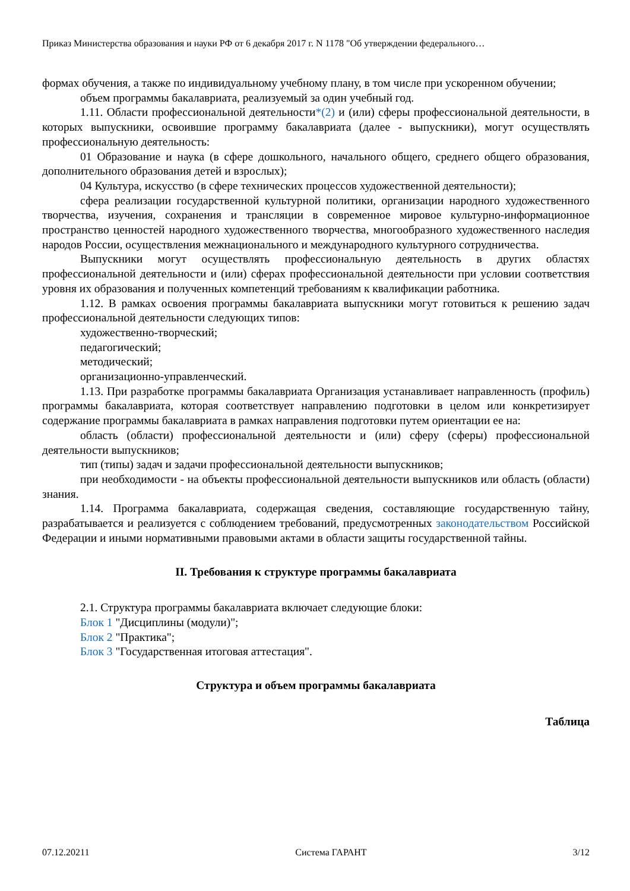Приказ Министерства образования и науки РФ от 6 декабря 2017 г. N 1178 "Об утверждении федерального…
формах обучения, а также по индивидуальному учебному плану, в том числе при ускоренном обучении;
объем программы бакалавриата, реализуемый за один учебный год.
1.11. Области профессиональной деятельности*(2) и (или) сферы профессиональной деятельности, в которых выпускники, освоившие программу бакалавриата (далее - выпускники), могут осуществлять профессиональную деятельность:
01 Образование и наука (в сфере дошкольного, начального общего, среднего общего образования, дополнительного образования детей и взрослых);
04 Культура, искусство (в сфере технических процессов художественной деятельности);
сфера реализации государственной культурной политики, организации народного художественного творчества, изучения, сохранения и трансляции в современное мировое культурно-информационное пространство ценностей народного художественного творчества, многообразного художественного наследия народов России, осуществления межнационального и международного культурного сотрудничества.
Выпускники могут осуществлять профессиональную деятельность в других областях профессиональной деятельности и (или) сферах профессиональной деятельности при условии соответствия уровня их образования и полученных компетенций требованиям к квалификации работника.
1.12. В рамках освоения программы бакалавриата выпускники могут готовиться к решению задач профессиональной деятельности следующих типов:
художественно-творческий;
педагогический;
методический;
организационно-управленческий.
1.13. При разработке программы бакалавриата Организация устанавливает направленность (профиль) программы бакалавриата, которая соответствует направлению подготовки в целом или конкретизирует содержание программы бакалавриата в рамках направления подготовки путем ориентации ее на:
область (области) профессиональной деятельности и (или) сферу (сферы) профессиональной деятельности выпускников;
тип (типы) задач и задачи профессиональной деятельности выпускников;
при необходимости - на объекты профессиональной деятельности выпускников или область (области) знания.
1.14. Программа бакалавриата, содержащая сведения, составляющие государственную тайну, разрабатывается и реализуется с соблюдением требований, предусмотренных законодательством Российской Федерации и иными нормативными правовыми актами в области защиты государственной тайны.
II. Требования к структуре программы бакалавриата
2.1. Структура программы бакалавриата включает следующие блоки:
Блок 1 "Дисциплины (модули)";
Блок 2 "Практика";
Блок 3 "Государственная итоговая аттестация".
Структура и объем программы бакалавриата
Таблица
07.12.20211 Система ГАРАНТ 3/12